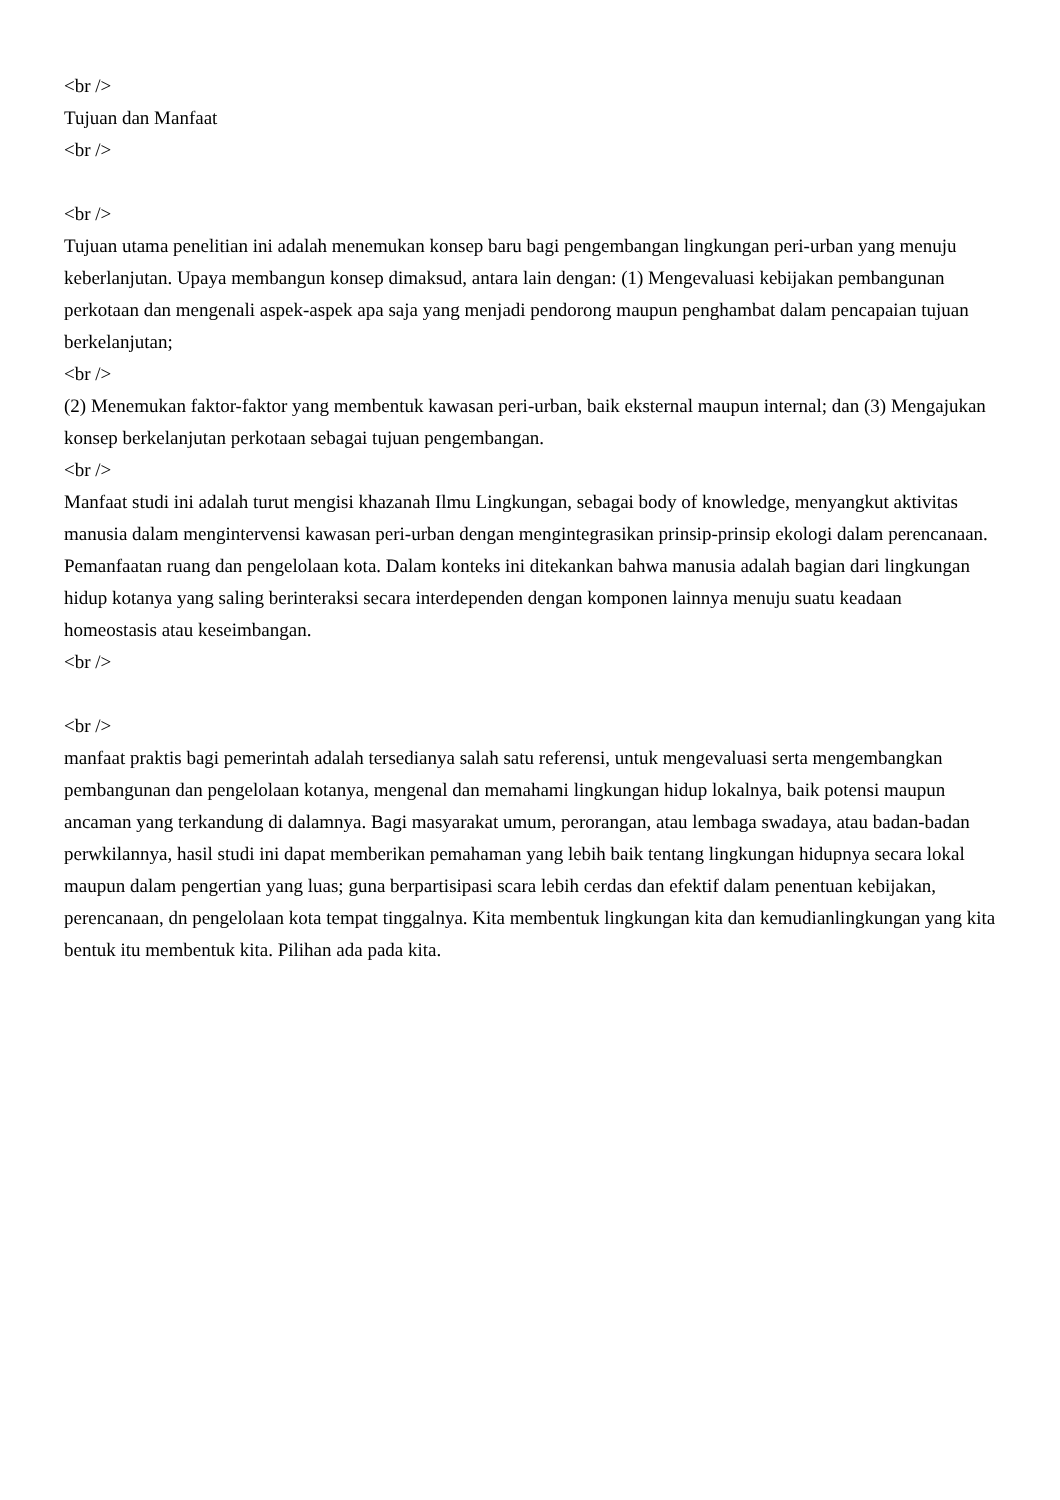<br />
Tujuan dan Manfaat
<br />
<br />
Tujuan utama penelitian ini adalah menemukan konsep baru bagi pengembangan lingkungan peri-urban yang menuju keberlanjutan. Upaya membangun konsep dimaksud, antara lain dengan: (1) Mengevaluasi kebijakan pembangunan perkotaan dan mengenali aspek-aspek apa saja yang menjadi pendorong maupun penghambat dalam pencapaian tujuan berkelanjutan;
<br />
(2) Menemukan faktor-faktor yang membentuk kawasan peri-urban, baik eksternal maupun internal; dan (3) Mengajukan konsep berkelanjutan perkotaan sebagai tujuan pengembangan.
<br />
Manfaat studi ini adalah turut mengisi khazanah Ilmu Lingkungan, sebagai body of knowledge, menyangkut aktivitas manusia dalam mengintervensi kawasan peri-urban dengan mengintegrasikan prinsip-prinsip ekologi dalam perencanaan. Pemanfaatan ruang dan pengelolaan kota. Dalam konteks ini ditekankan bahwa manusia adalah bagian dari lingkungan hidup kotanya yang saling berinteraksi secara interdependen dengan komponen lainnya menuju suatu keadaan homeostasis atau keseimbangan.
<br />
<br />
manfaat praktis bagi pemerintah adalah tersedianya salah satu referensi, untuk mengevaluasi serta mengembangkan pembangunan dan pengelolaan kotanya, mengenal dan memahami lingkungan hidup lokalnya, baik potensi maupun ancaman yang terkandung di dalamnya. Bagi masyarakat umum, perorangan, atau lembaga swadaya, atau badan-badan perwkilannya, hasil studi ini dapat memberikan pemahaman yang lebih baik tentang lingkungan hidupnya secara lokal maupun dalam pengertian yang luas; guna berpartisipasi scara lebih cerdas dan efektif dalam penentuan kebijakan, perencanaan, dn pengelolaan kota tempat tinggalnya. Kita membentuk lingkungan kita dan kemudianlingkungan yang kita bentuk itu membentuk kita. Pilihan ada pada kita.